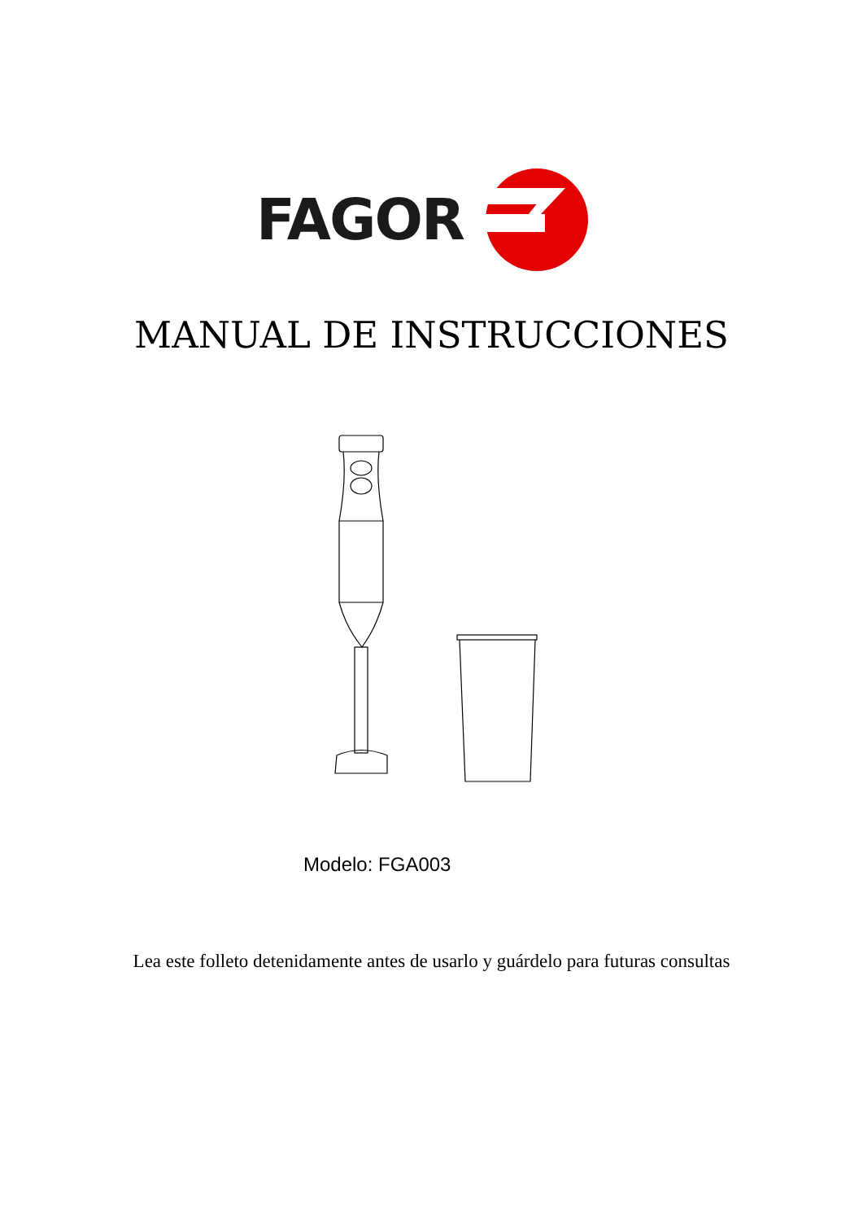FAGOR
MANUAL DE INSTRUCCIONES
Modelo: FGA003
Lea este folleto detenidamente antes de usarlo y guárdelo para futuras consultas